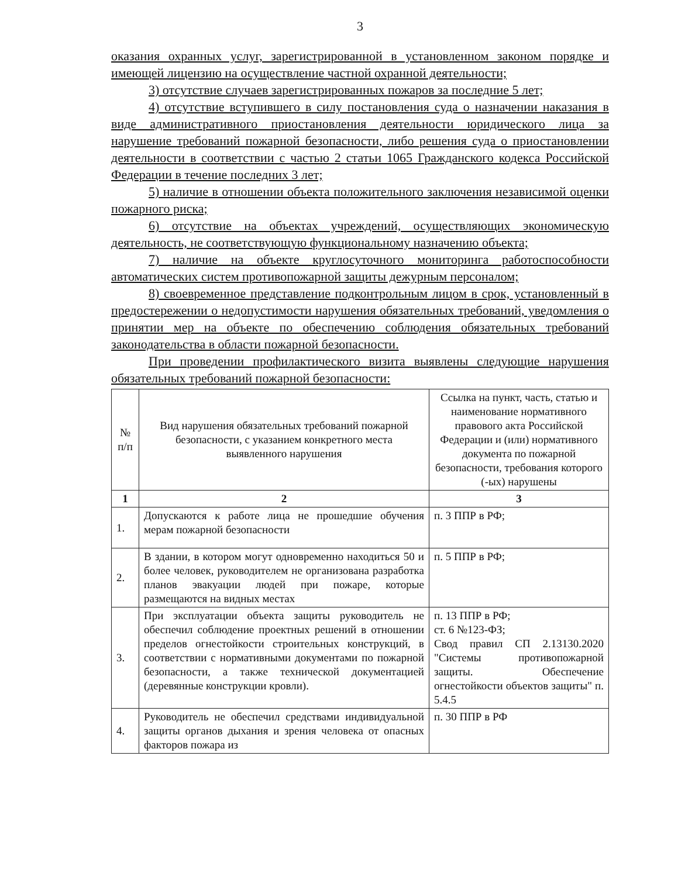3
оказания охранных услуг, зарегистрированной в установленном законом порядке и имеющей лицензию на осуществление частной охранной деятельности;
3) отсутствие случаев зарегистрированных пожаров за последние 5 лет;
4) отсутствие вступившего в силу постановления суда о назначении наказания в виде административного приостановления деятельности юридического лица за нарушение требований пожарной безопасности, либо решения суда о приостановлении деятельности в соответствии с частью 2 статьи 1065 Гражданского кодекса Российской Федерации в течение последних 3 лет;
5) наличие в отношении объекта положительного заключения независимой оценки пожарного риска;
6) отсутствие на объектах учреждений, осуществляющих экономическую деятельность, не соответствующую функциональному назначению объекта;
7) наличие на объекте круглосуточного мониторинга работоспособности автоматических систем противопожарной защиты дежурным персоналом;
8) своевременное представление подконтрольным лицом в срок, установленный в предостережении о недопустимости нарушения обязательных требований, уведомления о принятии мер на объекте по обеспечению соблюдения обязательных требований законодательства в области пожарной безопасности.
При проведении профилактического визита выявлены следующие нарушения обязательных требований пожарной безопасности:
| № п/п | Вид нарушения обязательных требований пожарной безопасности, с указанием конкретного места выявленного нарушения | Ссылка на пункт, часть, статью и наименование нормативного правового акта Российской Федерации и (или) нормативного документа по пожарной безопасности, требования которого (-ых) нарушены |
| --- | --- | --- |
| 1 | 2 | 3 |
| 1. | Допускаются к работе лица не прошедшие обучения мерам пожарной безопасности | п. 3 ППР в РФ; |
| 2. | В здании, в котором могут одновременно находиться 50 и более человек, руководителем не организована разработка планов эвакуации людей при пожаре, которые размещаются на видных местах | п. 5 ППР в РФ; |
| 3. | При эксплуатации объекта защиты руководитель не обеспечил соблюдение проектных решений в отношении пределов огнестойкости строительных конструкций, в соответствии с нормативными документами по пожарной безопасности, а также технической документацией (деревянные конструкции кровли). | п. 13 ППР в РФ; ст. 6 №123-ФЗ; Свод правил СП 2.13130.2020 "Системы противопожарной защиты. Обеспечение огнестойкости объектов защиты" п. 5.4.5 |
| 4. | Руководитель не обеспечил средствами индивидуальной защиты органов дыхания и зрения человека от опасных факторов пожара из | п. 30 ППР в РФ |